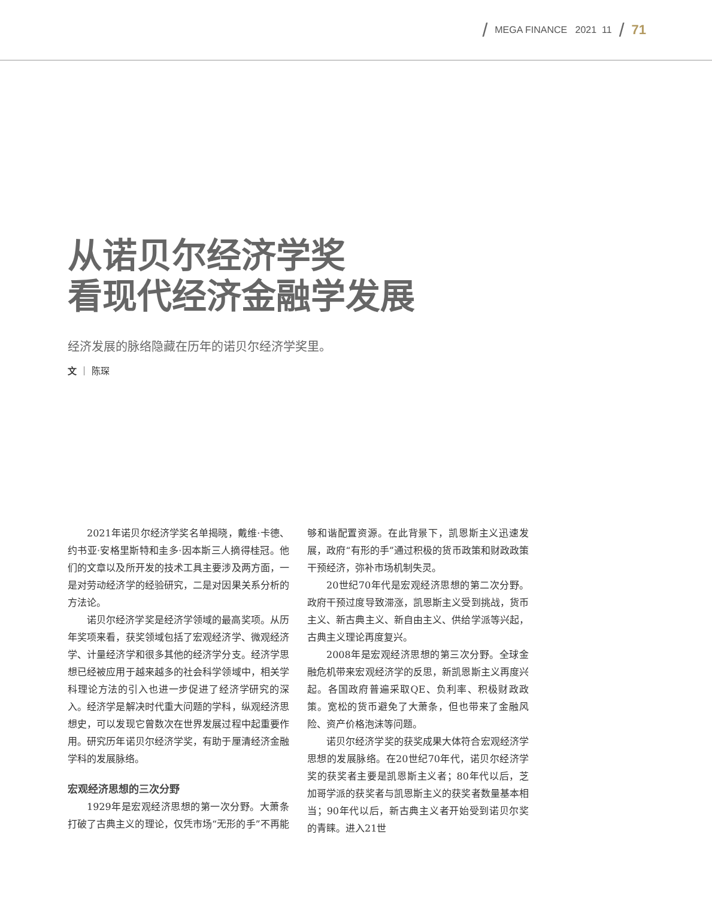/ MEGA FINANCE 2021 11 / 71
从诺贝尔经济学奖
看现代经济金融学发展
经济发展的脉络隐藏在历年的诺贝尔经济学奖里。
文 ｜ 陈琛
2021年诺贝尔经济学奖名单揭晓，戴维·卡德、约书亚·安格里斯特和圭多·因本斯三人摘得桂冠。他们的文章以及所开发的技术工具主要涉及两方面，一是对劳动经济学的经验研究，二是对因果关系分析的方法论。
诺贝尔经济学奖是经济学领域的最高奖项。从历年奖项来看，获奖领域包括了宏观经济学、微观经济学、计量经济学和很多其他的经济学分支。经济学思想已经被应用于越来越多的社会科学领域中，相关学科理论方法的引入也进一步促进了经济学研究的深入。经济学是解决时代重大问题的学科，纵观经济思想史，可以发现它曾数次在世界发展过程中起重要作用。研究历年诺贝尔经济学奖，有助于厘清经济金融学科的发展脉络。
宏观经济思想的三次分野
1929年是宏观经济思想的第一次分野。大萧条打破了古典主义的理论，仅凭市场“无形的手”不再能够和谐配置资源。在此背景下，凯恩斯主义迅速发展，政府“有形的手”通过积极的货币政策和财政政策干预经济，弥补市场机制失灵。
20世纪70年代是宏观经济思想的第二次分野。政府干预过度导致滞涨，凯恩斯主义受到挑战，货币主义、新古典主义、新自由主义、供给学派等兴起，古典主义理论再度复兴。
2008年是宏观经济思想的第三次分野。全球金融危机带来宏观经济学的反思，新凯恩斯主义再度兴起。各国政府普遍采取QE、负利率、积极财政政策。宽松的货币避免了大萧条，但也带来了金融风险、资产价格泡沫等问题。
诺贝尔经济学奖的获奖成果大体符合宏观经济学思想的发展脉络。在20世纪70年代，诺贝尔经济学奖的获奖者主要是凯恩斯主义者；80年代以后，芝加哥学派的获奖者与凯恩斯主义的获奖者数量基本相当；90年代以后，新古典主义者开始受到诺贝尔奖的青睐。进入21世